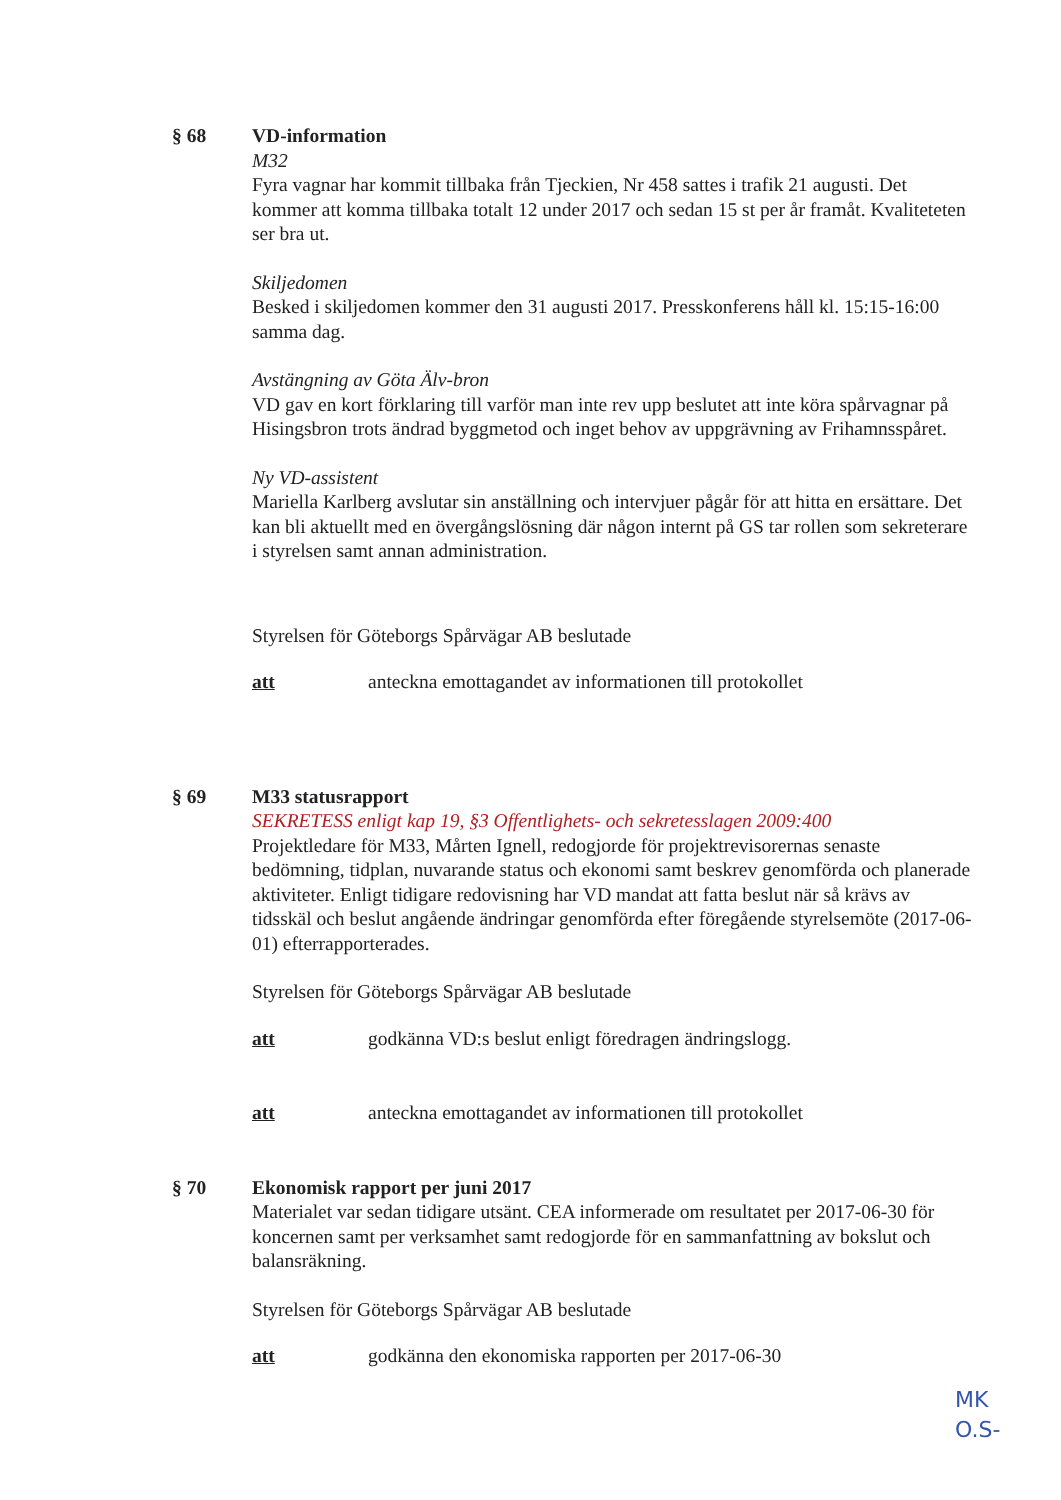§ 68 VD-information
M32
Fyra vagnar har kommit tillbaka från Tjeckien, Nr 458 sattes i trafik 21 augusti. Det kommer att komma tillbaka totalt 12 under 2017 och sedan 15 st per år framåt. Kvaliteteten ser bra ut.
Skiljedomen
Besked i skiljedomen kommer den 31 augusti 2017. Presskonferens håll kl. 15:15-16:00 samma dag.
Avstängning av Göta Älv-bron
VD gav en kort förklaring till varför man inte rev upp beslutet att inte köra spårvagnar på Hisingsbron trots ändrad byggmetod och inget behov av uppgrävning av Frihamnsspåret.
Ny VD-assistent
Mariella Karlberg avslutar sin anställning och intervjuer pågår för att hitta en ersättare. Det kan bli aktuellt med en övergångslösning där någon internt på GS tar rollen som sekreterare i styrelsen samt annan administration.
Styrelsen för Göteborgs Spårvägar AB beslutade
att anteckna emottagandet av informationen till protokollet
§ 69 M33 statusrapport
SEKRETESS enligt kap 19, §3 Offentlighets- och sekretesslagen 2009:400
Projektledare för M33, Mårten Ignell, redogjorde för projektrevisorernas senaste bedömning, tidplan, nuvarande status och ekonomi samt beskrev genomförda och planerade aktiviteter. Enligt tidigare redovisning har VD mandat att fatta beslut när så krävs av tidsskäl och beslut angående ändringar genomförda efter föregående styrelsemöte (2017-06-01) efterrapporterades.
Styrelsen för Göteborgs Spårvägar AB beslutade
att godkänna VD:s beslut enligt föredragen ändringslogg.
att anteckna emottagandet av informationen till protokollet
§ 70 Ekonomisk rapport per juni 2017
Materialet var sedan tidigare utsänt. CEA informerade om resultatet per 2017-06-30 för koncernen samt per verksamhet samt redogjorde för en sammanfattning av bokslut och balansräkning.
Styrelsen för Göteborgs Spårvägar AB beslutade
att godkänna den ekonomiska rapporten per 2017-06-30
MK
O.S-